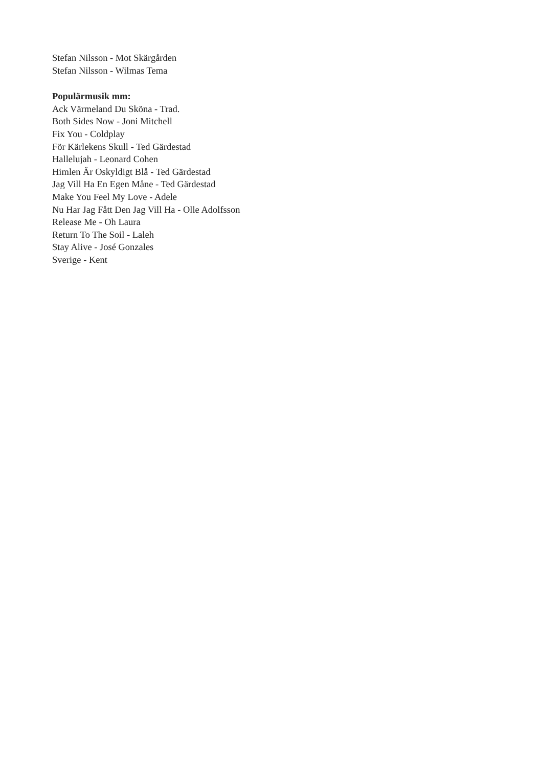Stefan Nilsson - Mot Skärgården
Stefan Nilsson - Wilmas Tema
Populärmusik mm:
Ack Värmeland Du Sköna - Trad.
Both Sides Now - Joni Mitchell
Fix You - Coldplay
För Kärlekens Skull - Ted Gärdestad
Hallelujah - Leonard Cohen
Himlen Är Oskyldigt Blå - Ted Gärdestad
Jag Vill Ha En Egen Måne - Ted Gärdestad
Make You Feel My Love - Adele
Nu Har Jag Fått Den Jag Vill Ha - Olle Adolfsson
Release Me - Oh Laura
Return To The Soil - Laleh
Stay Alive - José Gonzales
Sverige - Kent